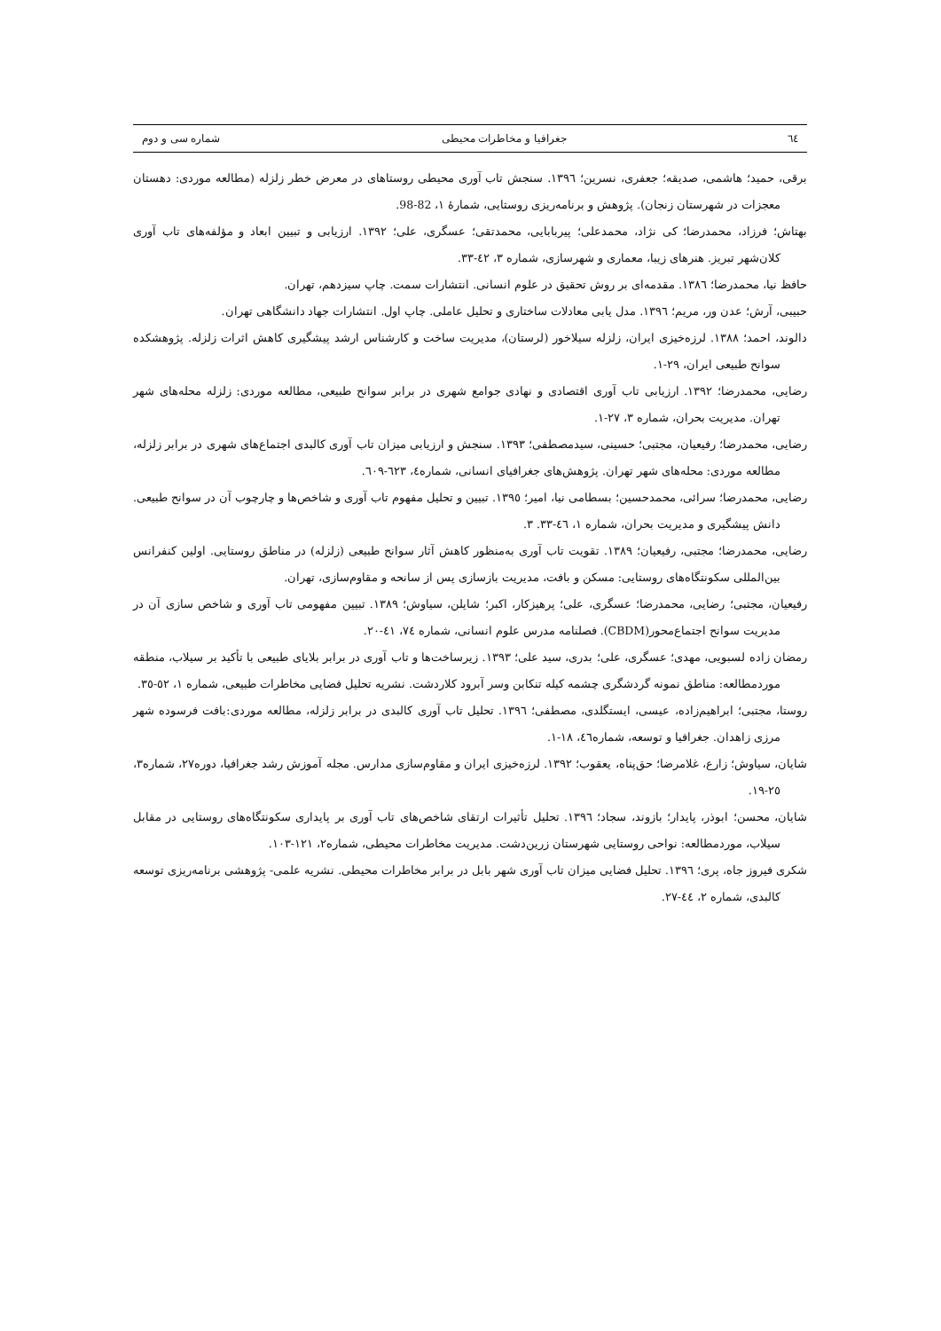٦٤ جغرافیا و مخاطرات محیطی شماره سی و دوم
برقی، حمید؛ هاشمی، صدیقه؛ جعفری، نسرین؛ ۱۳۹٦. سنجش تاب آوری محیطی روستاهای در معرض خطر زلزله (مطالعه موردی: دهستان معجزات در شهرستان زنجان). پژوهش و برنامه‌ریزی روستایی، شمارهٔ ۱، 82-98.
بهتاش؛ فرزاد، محمدرضا؛ کی نژاد، محمدعلی؛ پیربابایی، محمدتقی؛ عسگری، علی؛ ۱۳۹۲. ارزیابی و تبیین ابعاد و مؤلفه‌های تاب آوری کلان‌شهر تبریز. هنرهای زیبا، معماری و شهرسازی، شماره ۳، ٤۲-۳۳.
حافظ نیا، محمدرضا؛ ۱۳۸٦. مقدمه‌ای بر روش تحقیق در علوم انسانی. انتشارات سمت. چاپ سیزدهم، تهران.
حبیبی، آرش؛ عدن ور، مریم؛ ۱۳۹٦. مدل یابی معادلات ساختاری و تحلیل عاملی. چاپ اول. انتشارات جهاد دانشگاهی تهران.
دالوند، احمد؛ ۱۳۸۸. لرزه‌خیزی ایران، زلزله سیلاخور (لرستان)، مدیریت ساخت و کارشناس ارشد پیشگیری کاهش اثرات زلزله. پژوهشکده سوانح طبیعی ایران، ۲۹-۱.
رضایی، محمدرضا؛ ۱۳۹۲. ارزیابی تاب آوری اقتصادی و نهادی جوامع شهری در برابر سوانح طبیعی، مطالعه موردی: زلزله محله‌های شهر تهران. مدیریت بحران، شماره ۳، ۲۷-۱.
رضایی، محمدرضا؛ رفیعیان، مجتبی؛ حسینی، سیدمصطفی؛ ۱۳۹۳. سنجش و ارزیابی میزان تاب آوری کالبدی اجتماع‌های شهری در برابر زلزله، مطالعه موردی: محله‌های شهر تهران. پژوهش‌های جغرافیای انسانی، شماره٤، ٦۲۳-٦۰۹.
رضایی، محمدرضا؛ سرائی، محمدحسین؛ بسطامی نیا، امیر؛ ۱۳۹٥. تبیین و تحلیل مفهوم تاب آوری و شاخص‌ها و چارچوب آن در سوانح طبیعی. دانش پیشگیری و مدیریت بحران، شماره ۱، ٤٦-۳۳. ۳.
رضایی، محمدرضا؛ مجتبی، رفیعیان؛ ۱۳۸۹. تقویت تاب آوری به‌منظور کاهش آثار سوانح طبیعی (زلزله) در مناطق روستایی. اولین کنفرانس بین‌المللی سکونتگاه‌های روستایی: مسکن و بافت، مدیریت بازسازی پس از سانحه و مقاوم‌سازی، تهران.
رفیعیان، مجتبی؛ رضایی، محمدرضا؛ عسگری، علی؛ پرهیزکار، اکبر؛ شایلن، سیاوش؛ ۱۳۸۹. تبیین مفهومی تاب آوری و شاخص سازی آن در مدیریت سوانح اجتماع‌محور(CBDM). فصلنامه مدرس علوم انسانی، شماره ۷٤، ٤۱-۲۰.
رمضان زاده لسبویی، مهدی؛ عسگری، علی؛ بدری، سید علی؛ ۱۳۹۳. زیرساخت‌ها و تاب آوری در برابر بلایای طبیعی با تأکید بر سیلاب، منطقه موردمطالعه: مناطق نمونه گردشگری چشمه کیله تنکابن وسر آبرود کلاردشت. نشریه تحلیل فضایی مخاطرات طبیعی، شماره ۱، ٥۲-۳٥.
روستا، مجتبی؛ ابراهیم‌زاده، عیسی، ایستگلدی، مصطفی؛ ۱۳۹٦. تحلیل تاب آوری کالبدی در برابر زلزله، مطالعه موردی:بافت فرسوده شهر مرزی زاهدان. جغرافیا و توسعه، شماره٤٦، ۱۸-۱.
شایان، سیاوش؛ زارع، غلامرضا؛ حق‌پناه، یعقوب؛ ۱۳۹۲. لرزه‌خیزی ایران و مقاوم‌سازی مدارس. مجله آموزش رشد جغرافیا، دوره۲۷، شماره۳، ۲٥-۱۹.
شایان، محسن؛ ابوذر، پایدار؛ بازوند، سجاد؛ ۱۳۹٦. تحلیل تأثیرات ارتقای شاخص‌های تاب آوری بر پایداری سکونتگاه‌های روستایی در مقابل سیلاب، موردمطالعه: نواحی روستایی شهرستان زرین‌دشت. مدیریت مخاطرات محیطی، شماره۲، ۱۲۱-۱۰۳.
شکری فیروز جاه، پری؛ ۱۳۹٦. تحلیل فضایی میزان تاب آوری شهر بابل در برابر مخاطرات محیطی. نشریه علمی- پژوهشی برنامه‌ریزی توسعه کالبدی، شماره ۲، ٤٤-۲۷.